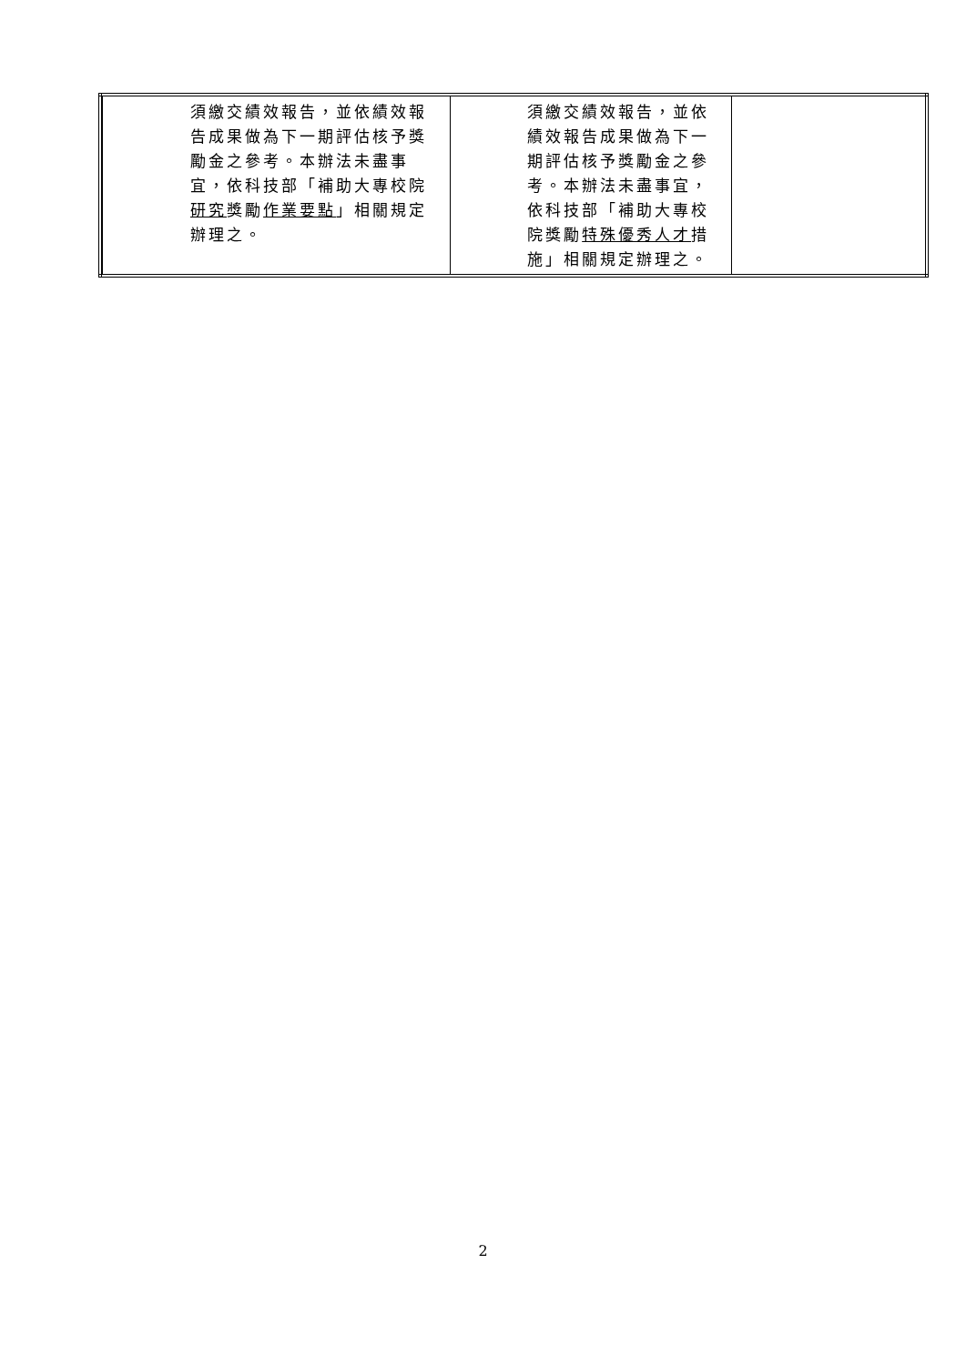| | 須繳交績效報告，並依績效報告成果做為下一期評估核予獎勵金之參考。本辦法未盡事宜，依科技部「補助大專校院 研究 獎勵 作業要點 」相關規定辦理之。 | 須繳交績效報告，並依績效報告成果做為下一期評估核予獎勵金之參考。本辦法未盡事宜，依科技部「補助大專校院獎勵 特殊優秀人才 措施」相關規定辦理之。 | |
2